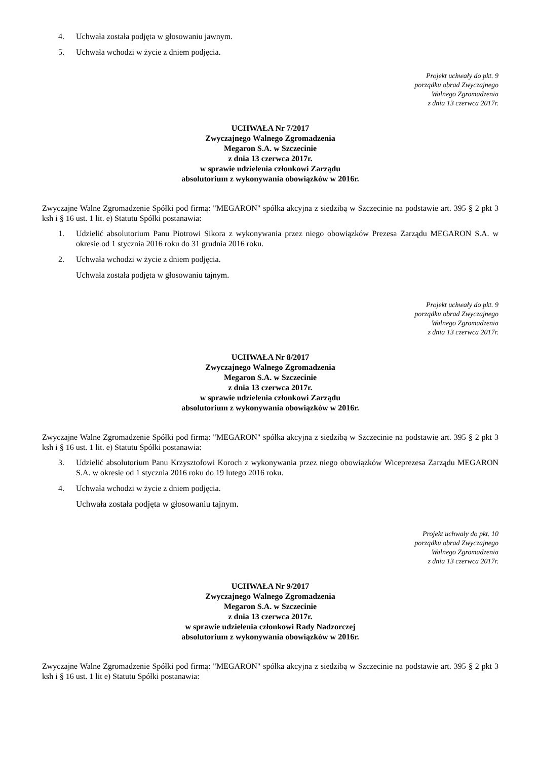4. Uchwała została podjęta w głosowaniu jawnym.
5. Uchwała wchodzi w życie z dniem podjęcia.
Projekt uchwały do pkt. 9
porządku obrad Zwyczajnego
Walnego Zgromadzenia
z dnia 13 czerwca 2017r.
UCHWAŁA Nr 7/2017
Zwyczajnego Walnego Zgromadzenia
Megaron S.A. w Szczecinie
z dnia 13 czerwca 2017r.
w sprawie udzielenia członkowi Zarządu
absolutorium z wykonywania obowiązków w 2016r.
Zwyczajne Walne Zgromadzenie Spółki pod firmą: "MEGARON" spółka akcyjna z siedzibą w Szczecinie na podstawie art. 395 § 2 pkt 3 ksh i § 16 ust. 1 lit. e) Statutu Spółki postanawia:
1. Udzielić absolutorium Panu Piotrowi Sikora z wykonywania przez niego obowiązków Prezesa Zarządu MEGARON S.A. w okresie od 1 stycznia 2016 roku do 31 grudnia 2016 roku.
2. Uchwała wchodzi w życie z dniem podjęcia.
Uchwała została podjęta w głosowaniu tajnym.
Projekt uchwały do pkt. 9
porządku obrad Zwyczajnego
Walnego Zgromadzenia
z dnia 13 czerwca 2017r.
UCHWAŁA Nr 8/2017
Zwyczajnego Walnego Zgromadzenia
Megaron S.A. w Szczecinie
z dnia 13 czerwca 2017r.
w sprawie udzielenia członkowi Zarządu
absolutorium z wykonywania obowiązków w 2016r.
Zwyczajne Walne Zgromadzenie Spółki pod firmą: "MEGARON" spółka akcyjna z siedzibą w Szczecinie na podstawie art. 395 § 2 pkt 3 ksh i § 16 ust. 1 lit. e) Statutu Spółki postanawia:
3. Udzielić absolutorium Panu Krzysztofowi Koroch z wykonywania przez niego obowiązków Wiceprezesa Zarządu MEGARON S.A. w okresie od 1 stycznia 2016 roku do 19 lutego 2016 roku.
4. Uchwała wchodzi w życie z dniem podjęcia.
Uchwała została podjęta w głosowaniu tajnym.
Projekt uchwały do pkt. 10
porządku obrad Zwyczajnego
Walnego Zgromadzenia
z dnia 13 czerwca 2017r.
UCHWAŁA Nr 9/2017
Zwyczajnego Walnego Zgromadzenia
Megaron S.A. w Szczecinie
z dnia 13 czerwca 2017r.
w sprawie udzielenia członkowi Rady Nadzorczej
absolutorium z wykonywania obowiązków w 2016r.
Zwyczajne Walne Zgromadzenie Spółki pod firmą: "MEGARON" spółka akcyjna z siedzibą w Szczecinie na podstawie art. 395 § 2 pkt 3 ksh i § 16 ust. 1 lit e) Statutu Spółki postanawia: